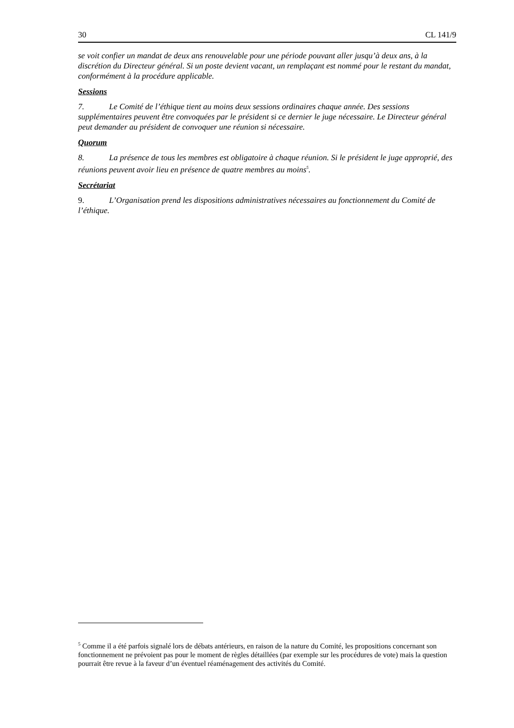30 CL 141/9
se voit confier un mandat de deux ans renouvelable pour une période pouvant aller jusqu’à deux ans, à la discrétion du Directeur général. Si un poste devient vacant, un remplaçant est nommé pour le restant du mandat, conformément à la procédure applicable.
Sessions
7. Le Comité de l’éthique tient au moins deux sessions ordinaires chaque année. Des sessions supplémentaires peuvent être convoquées par le président si ce dernier le juge nécessaire. Le Directeur général peut demander au président de convoquer une réunion si nécessaire.
Quorum
8. La présence de tous les membres est obligatoire à chaque réunion. Si le président le juge approprié, des réunions peuvent avoir lieu en présence de quatre membres au moins<sup>5</sup>.
Secrétariat
9. L’Organisation prend les dispositions administratives nécessaires au fonctionnement du Comité de l’éthique.
<sup>5</sup> Comme il a été parfois signalé lors de débats antérieurs, en raison de la nature du Comité, les propositions concernant son fonctionnement ne prévoient pas pour le moment de règles détaillées (par exemple sur les procédures de vote) mais la question pourrait être revue à la faveur d’un éventuel réaménagement des activités du Comité.